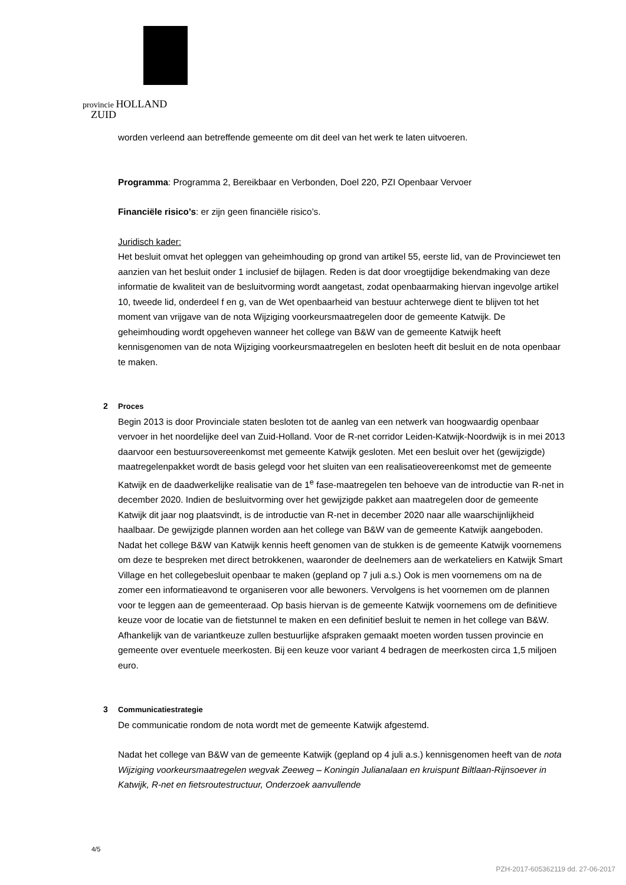provincie HOLLAND
ZUID
worden verleend aan betreffende gemeente om dit deel van het werk te laten uitvoeren.
Programma: Programma 2, Bereikbaar en Verbonden, Doel 220, PZI Openbaar Vervoer
Financiële risico’s: er zijn geen financiële risico’s.
Juridisch kader:
Het besluit omvat het opleggen van geheimhouding op grond van artikel 55, eerste lid, van de Provinciewet ten aanzien van het besluit onder 1 inclusief de bijlagen. Reden is dat door vroegtijdige bekendmaking van deze informatie de kwaliteit van de besluitvorming wordt aangetast, zodat openbaarmaking hiervan ingevolge artikel 10, tweede lid, onderdeel f en g, van de Wet openbaarheid van bestuur achterwege dient te blijven tot het moment van vrijgave van de nota Wijziging voorkeursmaatregelen door de gemeente Katwijk. De geheimhouding wordt opgeheven wanneer het college van B&W van de gemeente Katwijk heeft kennisgenomen van de nota Wijziging voorkeursmaatregelen en besloten heeft dit besluit en de nota openbaar te maken.
2 Proces
Begin 2013 is door Provinciale staten besloten tot de aanleg van een netwerk van hoogwaardig openbaar vervoer in het noordelijke deel van Zuid-Holland. Voor de R-net corridor Leiden-Katwijk-Noordwijk is in mei 2013 daarvoor een bestuursovereenkomst met gemeente Katwijk gesloten. Met een besluit over het (gewijzigde) maatregelenpakket wordt de basis gelegd voor het sluiten van een realisatieovereenkomst met de gemeente Katwijk en de daadwerkelijke realisatie van de 1<sup>e</sup> fase-maatregelen ten behoeve van de introductie van R-net in december 2020. Indien de besluitvorming over het gewijzigde pakket aan maatregelen door de gemeente Katwijk dit jaar nog plaatsvindt, is de introductie van R-net in december 2020 naar alle waarschijnlijkheid haalbaar. De gewijzigde plannen worden aan het college van B&W van de gemeente Katwijk aangeboden. Nadat het college B&W van Katwijk kennis heeft genomen van de stukken is de gemeente Katwijk voornemens om deze te bespreken met direct betrokkenen, waaronder de deelnemers aan de werkateliers en Katwijk Smart Village en het collegebesluit openbaar te maken (gepland op 7 juli a.s.) Ook is men voornemens om na de zomer een informatieavond te organiseren voor alle bewoners. Vervolgens is het voornemen om de plannen voor te leggen aan de gemeenteraad. Op basis hiervan is de gemeente Katwijk voornemens om de definitieve keuze voor de locatie van de fietstunnel te maken en een definitief besluit te nemen in het college van B&W. Afhankelijk van de variantkeuze zullen bestuurlijke afspraken gemaakt moeten worden tussen provincie en gemeente over eventuele meerkosten. Bij een keuze voor variant 4 bedragen de meerkosten circa 1,5 miljoen euro.
3 Communicatiestrategie
De communicatie rondom de nota wordt met de gemeente Katwijk afgestemd.
Nadat het college van B&W van de gemeente Katwijk (gepland op 4 juli a.s.) kennisgenomen heeft van de nota Wijziging voorkeursmaatregelen wegvak Zeeweg – Koningin Julianalaan en kruispunt Biltlaan-Rijnsoever in Katwijk, R-net en fietsroutestructuur, Onderzoek aanvullende
4/5
PZH-2017-605362119 dd. 27-06-2017